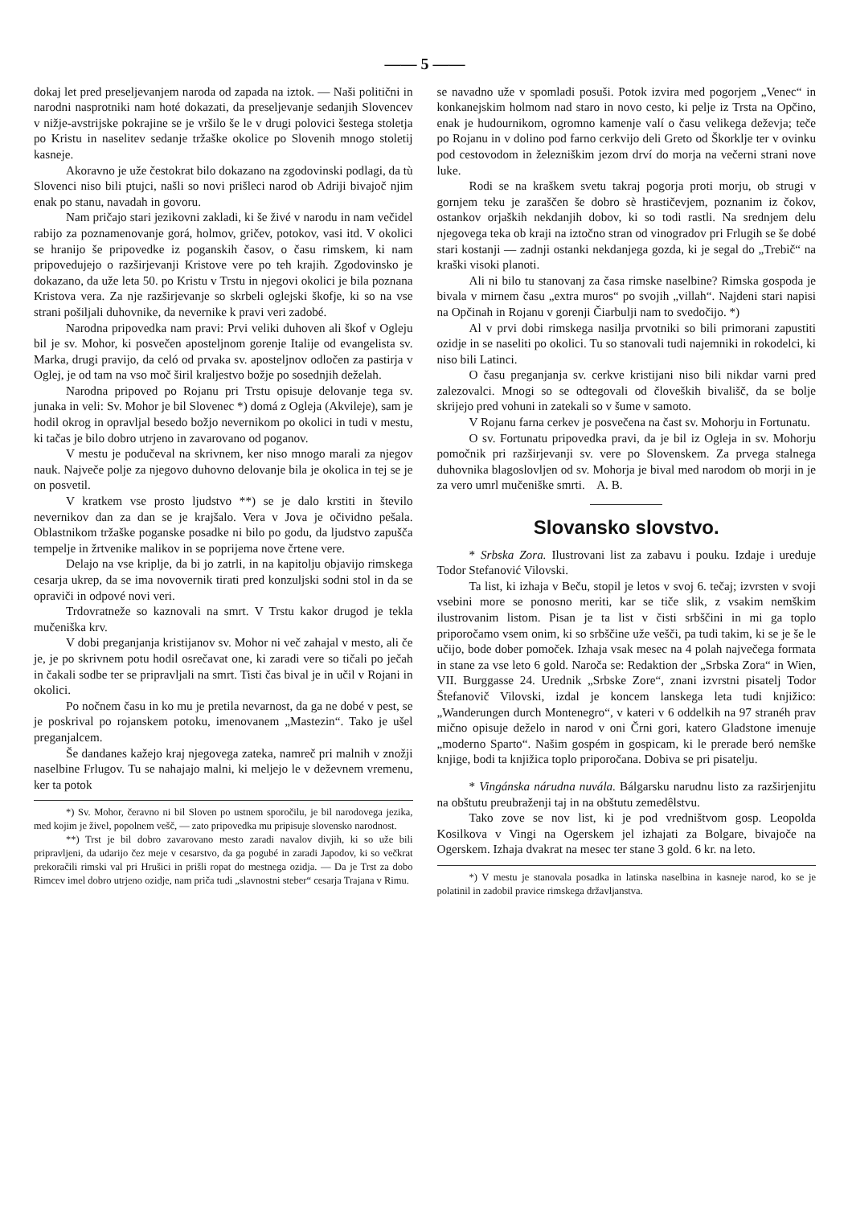—— 5 ——
dokaj let pred preseljevanjem naroda od zapada na iztok. — Naši politični in narodni nasprotniki nam hoté dokazati, da preseljevanje sedanjih Slovencev v nižje-avstrijske pokrajine se je vršilo še le v drugi polovici šestega stoletja po Kristu in naselitev sedanje tržaške okolice po Slovenih mnogo stoletij kasneje.
Akoravno je uže čestokrat bilo dokazano na zgodovinski podlagi, da tù Slovenci niso bili ptujci, našli so novi prišleci narod ob Adriji bivajoč njim enak po stanu, navadah in govoru.
Nam pričajo stari jezikovni zakladi, ki še živé v narodu in nam večidel rabijo za poznamenovanje gorá, holmov, gričev, potokov, vasi itd. V okolici se hranijo še pripovedke iz poganskih časov, o času rimskem, ki nam pripovedujejo o razširjevanji Kristove vere po teh krajih. Zgodovinsko je dokazano, da uže leta 50. po Kristu v Trstu in njegovi okolici je bila poznana Kristova vera. Za nje razširjevanje so skrbeli oglejski škofje, ki so na vse strani pošiljali duhovnike, da nevernike k pravi veri zadobé.
Narodna pripovedka nam pravi: Prvi veliki duhoven ali škof v Ogleju bil je sv. Mohor, ki posvečen aposteljnom gorenje Italije od evangelista sv. Marka, drugi pravijo, da celó od prvaka sv. aposteljnov odločen za pastirja v Oglej, je od tam na vso moč širil kraljestvo božje po sosednjih deželah.
Narodna pripoved po Rojanu pri Trstu opisuje delovanje tega sv. junaka in veli: Sv. Mohor je bil Slovenec *) domá z Ogleja (Akvileje), sam je hodil okrog in opravljal besedo božjo nevernikom po okolici in tudi v mestu, ki tačas je bilo dobro utrjeno in zavarovano od poganov.
V mestu je podučeval na skrivnem, ker niso mnogo marali za njegov nauk. Največe polje za njegovo duhovno delovanje bila je okolica in tej se je on posvetil.
V kratkem vse prosto ljudstvo **) se je dalo krstiti in število nevernikov dan za dan se je krajšalo. Vera v Jova je očividno pešala. Oblastnikom tržaške poganske posadke ni bilo po godu, da ljudstvo zapušča tempelje in žrtvenike malikov in se poprijema nove črtene vere.
Delajo na vse kriplje, da bi jo zatrli, in na kapitolju objavijo rimskega cesarja ukrep, da se ima novovernik tirati pred konzuljski sodni stol in da se opraviči in odpové novi veri.
Trdovratneže so kaznovali na smrt. V Trstu kakor drugod je tekla mučeniška krv.
V dobi preganjanja kristijanov sv. Mohor ni več zahajal v mesto, ali če je, je po skrivnem potu hodil osrečavat one, ki zaradi vere so tičali po ječah in čakali sodbe ter se pripravljali na smrt. Tisti čas bival je in učil v Rojani in okolici.
Po nočnem času in ko mu je pretila nevarnost, da ga ne dobé v pest, se je poskrival po rojanskem potoku, imenovanem „Mastezin“. Tako je ušel preganjalcem.
Še dandanes kažejo kraj njegovega zateka, namreč pri malnih v znožji naselbine Frlugov. Tu se nahajajo malni, ki meljejo le v deževnem vremenu, ker ta potok
*) Sv. Mohor, čeravno ni bil Sloven po ustnem sporočilu, je bil narodovega jezika, med kojim je živel, popolnem vešč, — zato pripovedka mu pripisuje slovensko narodnost.
**) Trst je bil dobro zavarovano mesto zaradi navalov divjih, ki so uže bili pripravljeni, da udarijo čez meje v cesarstvo, da ga pogubé in zaradi Japodov, ki so večkrat prekoračili rimski val pri Hrušici in prišli ropat do mestnega ozidja. — Da je Trst za dobo Rimcev imel dobro utrjeno ozidje, nam priča tudi „slavnostni steber“ cesarja Trajana v Rimu.
se navadno uže v spomladi posuši. Potok izvira med pogorjem „Venec“ in konkanejskim holmom nad staro in novo cesto, ki pelje iz Trsta na Opčino, enak je hudournikom, ogromno kamenje valí o času velikega deževja; teče po Rojanu in v dolino pod farno cerkvijo deli Greto od Škorklje ter v ovinku pod cestovodom in železniškim jezom drví do morja na večerni strani nove luke.
Rodi se na kraškem svetu takraj pogorja proti morju, ob strugi v gornjem teku je zaraščen še dobro sè hrastičevjem, poznanim iz čokov, ostankov orjaških nekdanjih dobov, ki so todi rastli. Na srednjem delu njegovega teka ob kraji na iztočno stran od vinogradov pri Frlugih se še dobé stari kostanji — zadnji ostanki nekdanjega gozda, ki je segal do „Trebič“ na kraški visoki planoti.
Ali ni bilo tu stanovanj za časa rimske naselbine? Rimska gospoda je bivala v mirnem času „extra muros“ po svojih „villah“. Najdeni stari napisi na Opčinah in Rojanu v gorenji Čiarbulji nam to svedočijo. *)
Al v prvi dobi rimskega nasilja prvotniki so bili primorani zapustiti ozidje in se naseliti po okolici. Tu so stanovali tudi najemniki in rokodelci, ki niso bili Latinci.
O času preganjanja sv. cerkve kristijani niso bili nikdar varni pred zalezovalci. Mnogi so se odtegovali od človeških bivališč, da se bolje skrijejo pred vohuni in zatekali so v šume v samoto.
V Rojanu farna cerkev je posvečena na čast sv. Mohorju in Fortunatu.
O sv. Fortunatu pripovedka pravi, da je bil iz Ogleja in sv. Mohorju pomočnik pri razširjevanji sv. vere po Slovenskem. Za prvega stalnega duhovnika blagoslovljen od sv. Mohorja je bival med narodom ob morji in je za vero umrl mučeniške smrti. A. B.
Slovansko slovstvo.
* Srbska Zora. Ilustrovani list za zabavu i pouku. Izdaje i ureduje Todor Stefanović Vilovski.
Ta list, ki izhaja v Beču, stopil je letos v svoj 6. tečaj; izvrsten v svoji vsebini more se ponosno meriti, kar se tiče slik, z vsakim nemškim ilustrovanim listom. Pisan je ta list v čisti srbščini in mi ga toplo priporočamo vsem onim, ki so srbščine uže vešči, pa tudi takim, ki se je še le učijo, bode dober pomoček. Izhaja vsak mesec na 4 polah največega formata in stane za vse leto 6 gold. Naroča se: Redaktion der „Srbska Zora“ in Wien, VII. Burggasse 24. Urednik „Srbske Zore“, znani izvrstni pisatelj Todor Štefanovič Vilovski, izdal je koncem lanskega leta tudi knjižico: „Wanderungen durch Montenegro“, v kateri v 6 oddelkih na 97 stranéh prav mično opisuje deželo in narod v oni Črni gori, katero Gladstone imenuje „moderno Sparto“. Našim gospém in gospicam, ki le prerade beró nemške knjige, bodi ta knjižica toplo priporočana. Dobiva se pri pisatelju.
* Vingánska nárudna nuvála. Bálgarsku narudnu listo za razširjenjitu na obštutu preubraženji taj in na obštutu zemedêlstvu.
Tako zove se nov list, ki je pod vredništvom gosp. Leopolda Kosilkova v Vingi na Ogerskem jel izhajati za Bolgare, bivajoče na Ogerskem. Izhaja dvakrat na mesec ter stane 3 gold. 6 kr. na leto.
*) V mestu je stanovala posadka in latinska naselbina in kasneje narod, ko se je polatinil in zadobil pravice rimskega državljanstva.